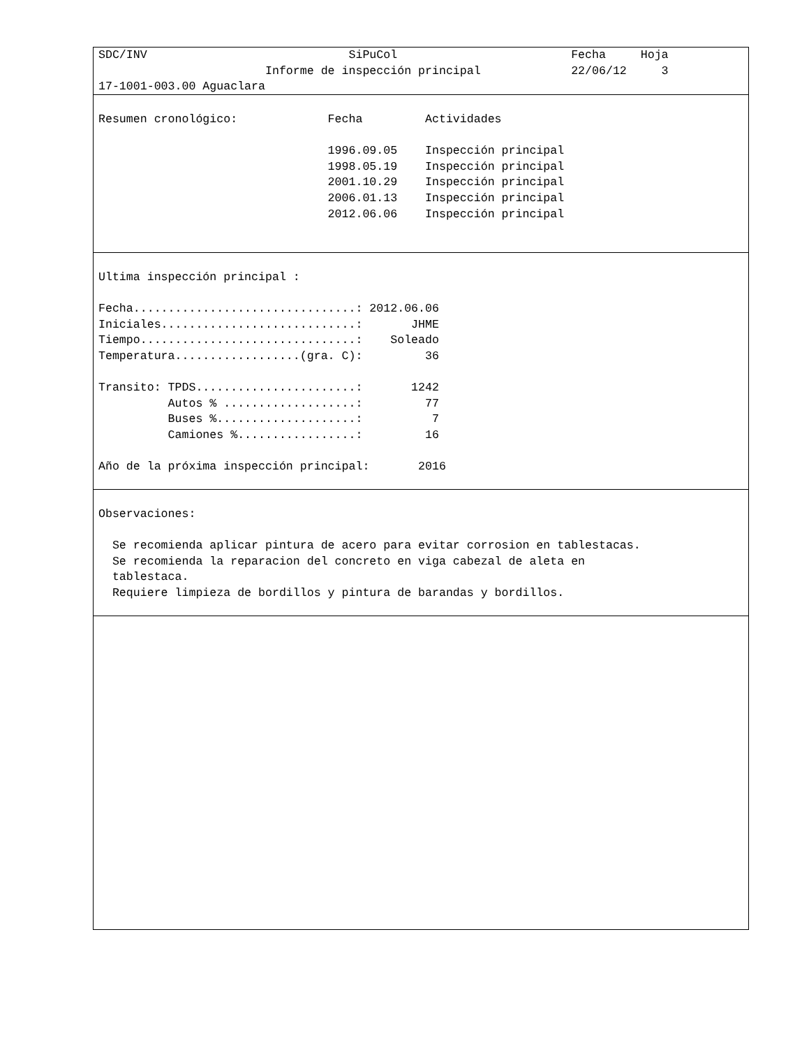SDC/INV                             SiPuCol                         Fecha     Hoja
                        Informe de inspección principal             22/06/12     3
17-1001-003.00 Aguaclara
Resumen cronológico:             Fecha         Actividades

                                 1996.09.05    Inspección principal
                                 1998.05.19    Inspección principal
                                 2001.10.29    Inspección principal
                                 2006.01.13    Inspección principal
                                 2012.06.06    Inspección principal
Ultima inspección principal :

Fecha................................: 2012.06.06
Iniciales............................:       JHME
Tiempo...............................:    Soleado
Temperatura..................(gra. C):         36

Transito: TPDS.......................:       1242
          Autos % ...................:         77
          Buses %....................:          7
          Camiones %.................:         16

Año de la próxima inspección principal:       2016
Observaciones:

  Se recomienda aplicar pintura de acero para evitar corrosion en tablestacas.
  Se recomienda la reparacion del concreto en viga cabezal de aleta en
  tablestaca.
  Requiere limpieza de bordillos y pintura de barandas y bordillos.